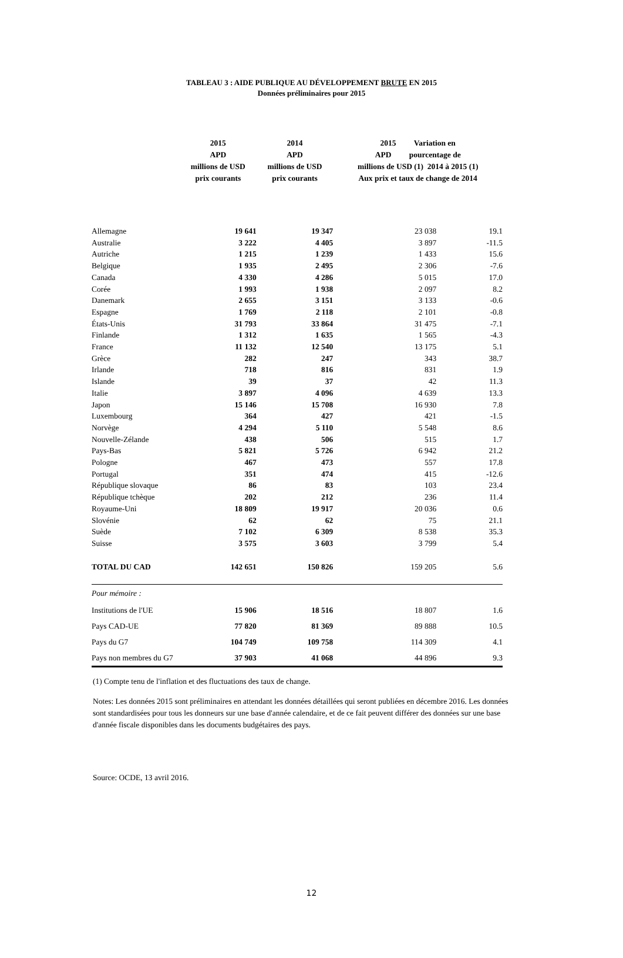TABLEAU 3 : AIDE PUBLIQUE AU DÉVELOPPEMENT BRUTE EN 2015
Données préliminaires pour 2015
| | 2015 APD millions de USD prix courants | 2014 APD millions de USD prix courants | 2015 Variation en APD pourcentage de millions de USD (1) 2014 à 2015 (1) Aux prix et taux de change de 2014 | |
| --- | --- | --- | --- | --- |
| Allemagne | 19 641 | 19 347 | 23 038 | 19.1 |
| Australie | 3 222 | 4 405 | 3 897 | -11.5 |
| Autriche | 1 215 | 1 239 | 1 433 | 15.6 |
| Belgique | 1 935 | 2 495 | 2 306 | -7.6 |
| Canada | 4 330 | 4 286 | 5 015 | 17.0 |
| Corée | 1 993 | 1 938 | 2 097 | 8.2 |
| Danemark | 2 655 | 3 151 | 3 133 | -0.6 |
| Espagne | 1 769 | 2 118 | 2 101 | -0.8 |
| États-Unis | 31 793 | 33 864 | 31 475 | -7.1 |
| Finlande | 1 312 | 1 635 | 1 565 | -4.3 |
| France | 11 132 | 12 540 | 13 175 | 5.1 |
| Grèce | 282 | 247 | 343 | 38.7 |
| Irlande | 718 | 816 | 831 | 1.9 |
| Islande | 39 | 37 | 42 | 11.3 |
| Italie | 3 897 | 4 096 | 4 639 | 13.3 |
| Japon | 15 146 | 15 708 | 16 930 | 7.8 |
| Luxembourg | 364 | 427 | 421 | -1.5 |
| Norvège | 4 294 | 5 110 | 5 548 | 8.6 |
| Nouvelle-Zélande | 438 | 506 | 515 | 1.7 |
| Pays-Bas | 5 821 | 5 726 | 6 942 | 21.2 |
| Pologne | 467 | 473 | 557 | 17.8 |
| Portugal | 351 | 474 | 415 | -12.6 |
| République slovaque | 86 | 83 | 103 | 23.4 |
| République tchèque | 202 | 212 | 236 | 11.4 |
| Royaume-Uni | 18 809 | 19 917 | 20 036 | 0.6 |
| Slovénie | 62 | 62 | 75 | 21.1 |
| Suède | 7 102 | 6 309 | 8 538 | 35.3 |
| Suisse | 3 575 | 3 603 | 3 799 | 5.4 |
| TOTAL DU CAD | 142 651 | 150 826 | 159 205 | 5.6 |
| Pour mémoire : | | | | |
| Institutions de l'UE | 15 906 | 18 516 | 18 807 | 1.6 |
| Pays CAD-UE | 77 820 | 81 369 | 89 888 | 10.5 |
| Pays du G7 | 104 749 | 109 758 | 114 309 | 4.1 |
| Pays non membres du G7 | 37 903 | 41 068 | 44 896 | 9.3 |
(1) Compte tenu de l'inflation et des fluctuations des taux de change.
Notes: Les données 2015 sont préliminaires en attendant les données détaillées qui seront publiées en décembre 2016. Les données sont standardisées pour tous les donneurs sur une base d'année calendaire, et de ce fait peuvent différer des données sur une base d'année fiscale disponibles dans les documents budgétaires des pays.
Source: OCDE, 13 avril 2016.
12